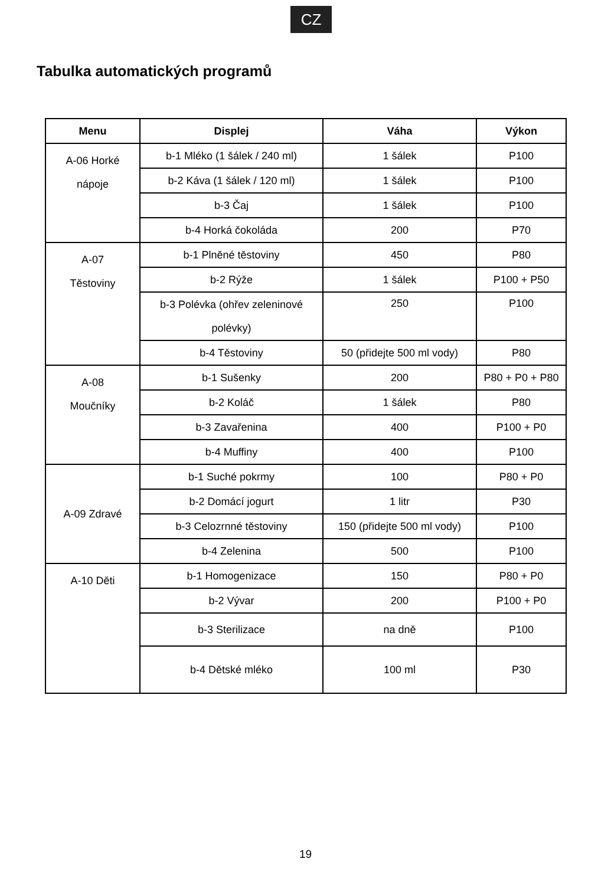CZ
Tabulka automatických programů
| Menu | Displej | Váha | Výkon |
| --- | --- | --- | --- |
| A-06 Horké nápoje | b-1 Mléko (1 šálek / 240 ml) | 1 šálek | P100 |
| | b-2 Káva (1 šálek / 120 ml) | 1 šálek | P100 |
| | b-3 Čaj | 1 šálek | P100 |
| | b-4 Horká čokoláda | 200 | P70 |
| A-07 Těstoviny | b-1 Plněné těstoviny | 450 | P80 |
| | b-2 Rýže | 1 šálek | P100 + P50 |
| | b-3 Polévka (ohřev zeleninové polévky) | 250 | P100 |
| | b-4 Těstoviny | 50 (přidejte 500 ml vody) | P80 |
| A-08 Moučníky | b-1 Sušenky | 200 | P80 + P0 + P80 |
| | b-2 Koláč | 1 šálek | P80 |
| | b-3 Zavařenina | 400 | P100 + P0 |
| | b-4 Muffiny | 400 | P100 |
| A-09 Zdravé | b-1 Suché pokrmy | 100 | P80 + P0 |
| | b-2 Domácí jogurt | 1 litr | P30 |
| | b-3 Celozrnné těstoviny | 150 (přidejte 500 ml vody) | P100 |
| | b-4 Zelenina | 500 | P100 |
| A-10 Děti | b-1 Homogenizace | 150 | P80 + P0 |
| | b-2 Vývar | 200 | P100 + P0 |
| | b-3 Sterilizace | na dně | P100 |
| | b-4 Dětské mléko | 100 ml | P30 |
19